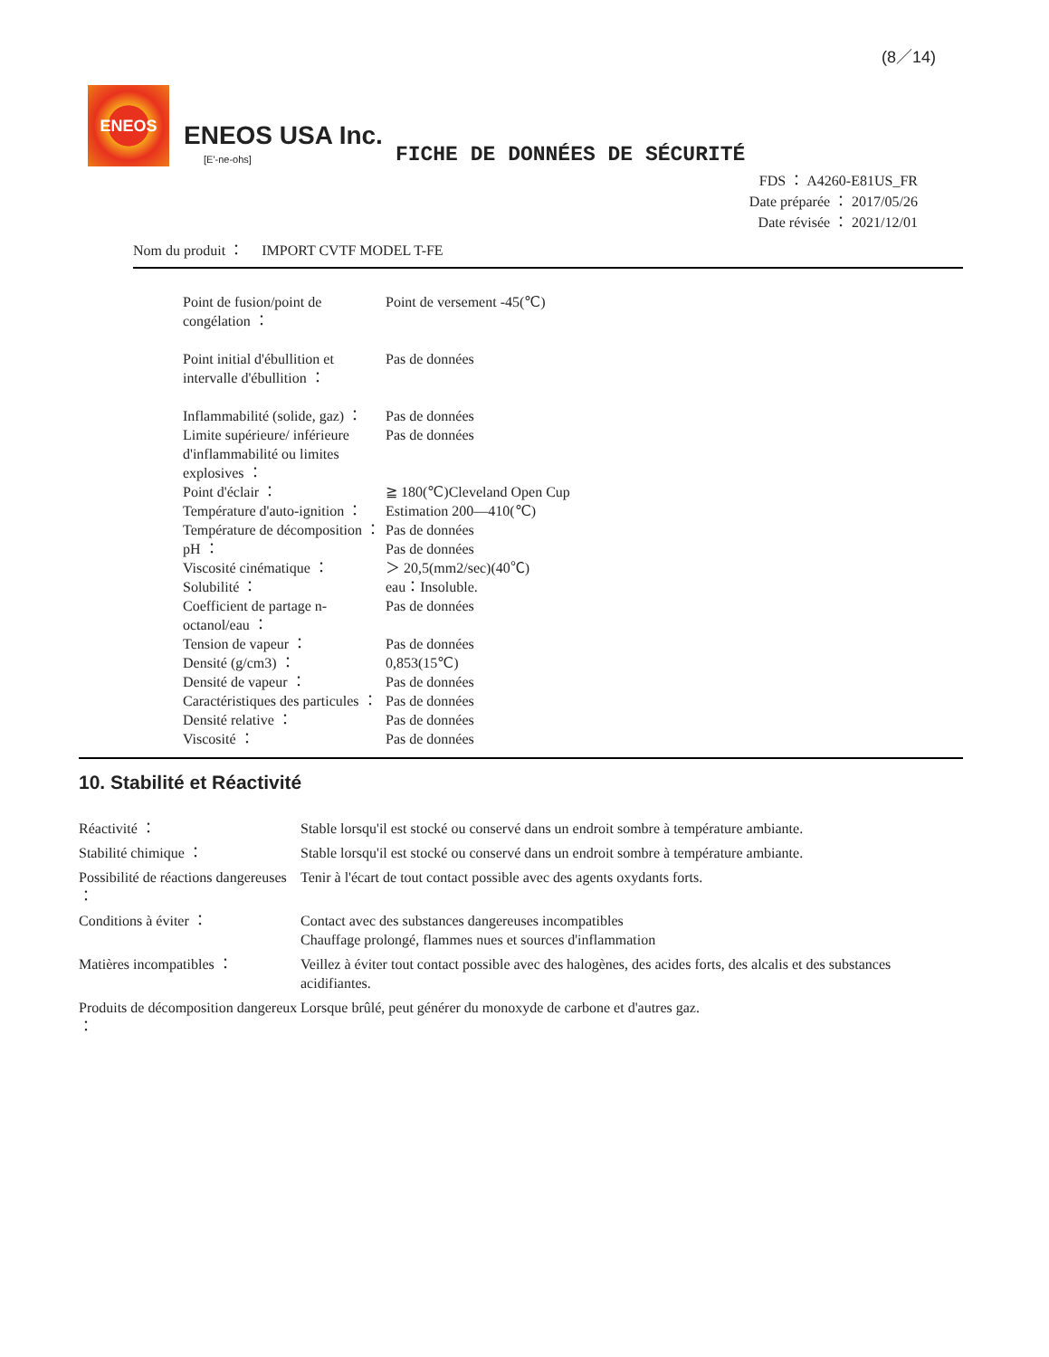(8／14)
ENEOS
ENEOS USA Inc.
[E'-ne-ohs]
FICHE DE DONNÉES DE SÉCURITÉ
FDS ： A4260-E81US_FR
Date préparée ： 2017/05/26
Date révisée ： 2021/12/01
Nom du produit ：　 IMPORT CVTF MODEL T-FE
| Point de fusion/point de congélation ： | Point de versement -45(℃) |
| Point initial d'ébullition et intervalle d'ébullition ： | Pas de données |
| Inflammabilité (solide, gaz) ： | Pas de données |
| Limite supérieure/ inférieure d'inflammabilité ou limites explosives ： | Pas de données |
| Point d'éclair ： | ≧ 180(℃)Cleveland Open Cup |
| Température d'auto-ignition ： | Estimation 200—410(℃) |
| Température de décomposition ： | Pas de données |
| pH ： | Pas de données |
| Viscosité cinématique ： | ＞ 20,5(mm2/sec)(40℃) |
| Solubilité ： | eau：Insoluble. |
| Coefficient de partage n-octanol/eau ： | Pas de données |
| Tension de vapeur ： | Pas de données |
| Densité (g/cm3) ： | 0,853(15℃) |
| Densité de vapeur ： | Pas de données |
| Caractéristiques des particules ： | Pas de données |
| Densité relative ： | Pas de données |
| Viscosité ： | Pas de données |
10. Stabilité et Réactivité
| Réactivité ： | Stable lorsqu'il est stocké ou conservé dans un endroit sombre à température ambiante. |
| Stabilité chimique ： | Stable lorsqu'il est stocké ou conservé dans un endroit sombre à température ambiante. |
| Possibilité de réactions dangereuses ： | Tenir à l'écart de tout contact possible avec des agents oxydants forts. |
| Conditions à éviter ： | Contact avec des substances dangereuses incompatibles Chauffage prolongé, flammes nues et sources d'inflammation |
| Matières incompatibles ： | Veillez à éviter tout contact possible avec des halogènes, des acides forts, des alcalis et des substances acidifiantes. |
| Produits de décomposition dangereux ： | Lorsque brûlé, peut générer du monoxyde de carbone et d'autres gaz. |